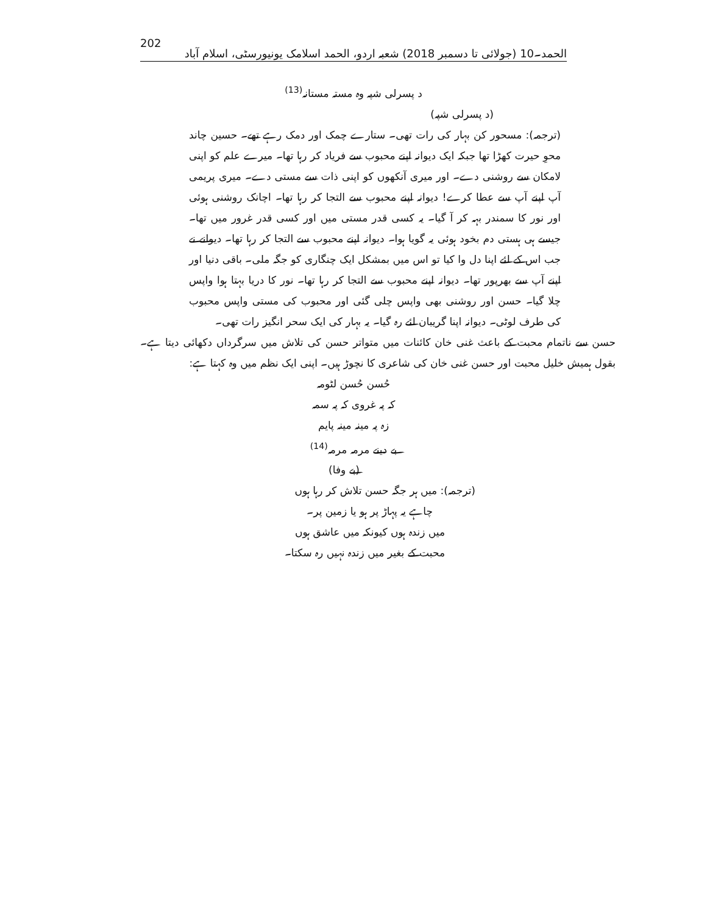202 الحمد۔10 (جولائی تا دسمبر 2018) شعبہ اردو، الحمد اسلامک یونیورسٹی، اسلام آباد
د پسرلی شپہ وہ مستہ مستانہ<sup>(13)</sup>
(د پسرلی شپہ)
(ترجمہ): مسحور کن بہار کی رات تھی۔ ستارے چمک اور دمک رہے تھے۔ حسین چاند محوِ حیرت کھڑا تھا جبکہ ایک دیوانہ اپنے محبوب سے فریاد کر رہا تھا۔ میرے علم کو اپنی لامکان سے روشنی دے۔ اور میری آنکھوں کو اپنی ذات سے مستی دے۔ میری پریمی آپ اپنے آپ سے عطا کرے! دیوانہ اپنے محبوب سے التجا کر رہا تھا۔ اچانک روشنی ہوئی اور نور کا سمندر بہہ کر آ گیا۔ یہ کسی قدر مستی میں اور کسی قدر غرور میں تھا۔ جیسے ہی ہستی دم بخود ہوئی یہ گویا ہوا۔ دیوانہ اپنے محبوب سے التجا کر رہا تھا۔ دیوانے نے جب اس کے لئے اپنا دل وا کیا تو اس میں بمشکل ایک چنگاری کو جگہ ملی۔ باقی دنیا اور اپنے آپ سے بھرپور تھا۔ دیوانہ اپنے محبوب سے التجا کر رہا تھا۔ نور کا دریا بہتا ہوا واپس چلا گیا۔ حسن اور روشنی بھی واپس چلی گئی اور محبوب کی مستی واپس محبوب کی طرف لوٹی۔ دیوانہ اپنا گریبان لئے رہ گیا۔ یہ بہار کی ایک سحر انگیز رات تھی۔
حسن سے ناتمام محبت کے باعث غنی خان کائنات میں متواتر حسن کی تلاش میں سرگرداں دکھائی دیتا ہے۔ بقول ہمیش خلیل محبت اور حسن غنی خان کی شاعری کا نچوڑ ہیں۔ اپنی ایک نظم میں وہ کہتا ہے:
حُسن حُسن لٹومہ
کہ پہ غروی کہ پہ سمہ
زہ پہ مینہ مینہ پایم
بے دینے مرمہ مرمہ<sup>(14)</sup>
(بے وفا)
(ترجمہ): میں ہر جگہ حسن تلاش کر رہا ہوں
چاہے یہ پہاڑ پر ہو یا زمین پر۔
میں زندہ ہوں کیونکہ میں عاشق ہوں
محبت کے بغیر میں زندہ نہیں رہ سکتا۔